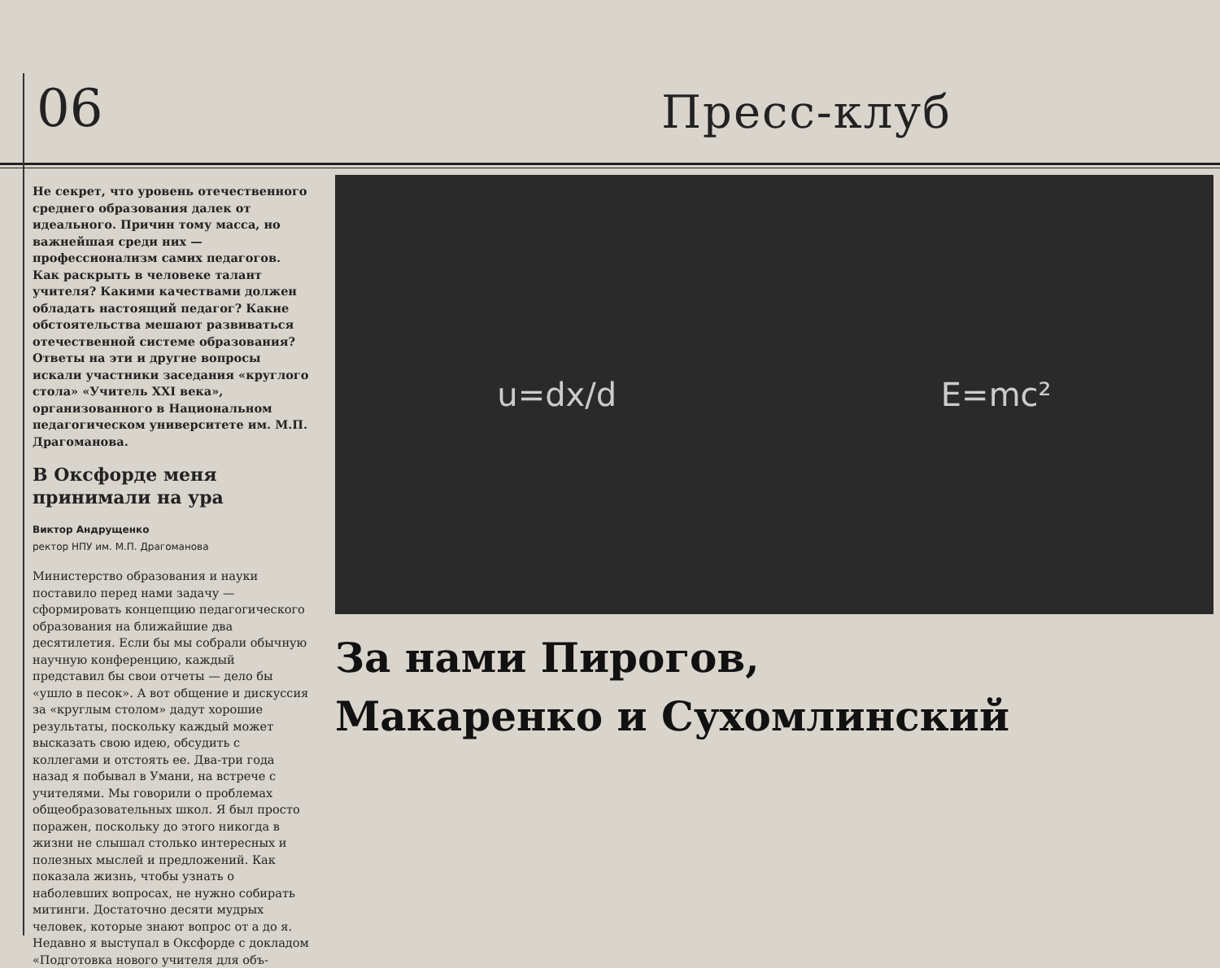06
Пресс-клуб
Не секрет, что уровень отечественного среднего образования далек от идеального. Причин тому масса, но важнейшая среди них — профессионализм самих педагогов. Как раскрыть в человеке талант учителя? Какими качествами должен обладать настоящий педагог? Какие обстоятельства мешают развиваться отечественной системе образования? Ответы на эти и другие вопросы искали участники заседания «круглого стола» «Учитель XXI века», организованного в Национальном педагогическом университете им. М.П. Драгоманова.
В Оксфорде меня принимали на ура
Виктор Андрущенко
ректор НПУ им. М.П. Драгоманова
Министерство образования и науки поставило перед нами задачу — сформировать концепцию педагогического образования на ближайшие два десятилетия. Если бы мы собрали обычную научную конференцию, каждый представил бы свои отчеты — дело бы «ушло в песок». А вот общение и дискуссия за «круглым столом» дадут хорошие результаты, поскольку каждый может высказать свою идею, обсудить с коллегами и отстоять ее. Два-три года назад я побывал в Умани, на встрече с учителями. Мы говорили о проблемах общеобразовательных школ. Я был просто поражен, поскольку до этого никогда в жизни не слышал столько интересных и полезных мыслей и предложений. Как показала жизнь, чтобы узнать о наболевших вопросах, не нужно собирать митинги. Достаточно десяти мудрых человек, которые знают вопрос от а до я. Недавно я выступал в Оксфорде с докладом «Подготовка нового учителя для объ-
u=dx/d E=mc²
За нами Пирогов,
Макаренко и Сухомлинский